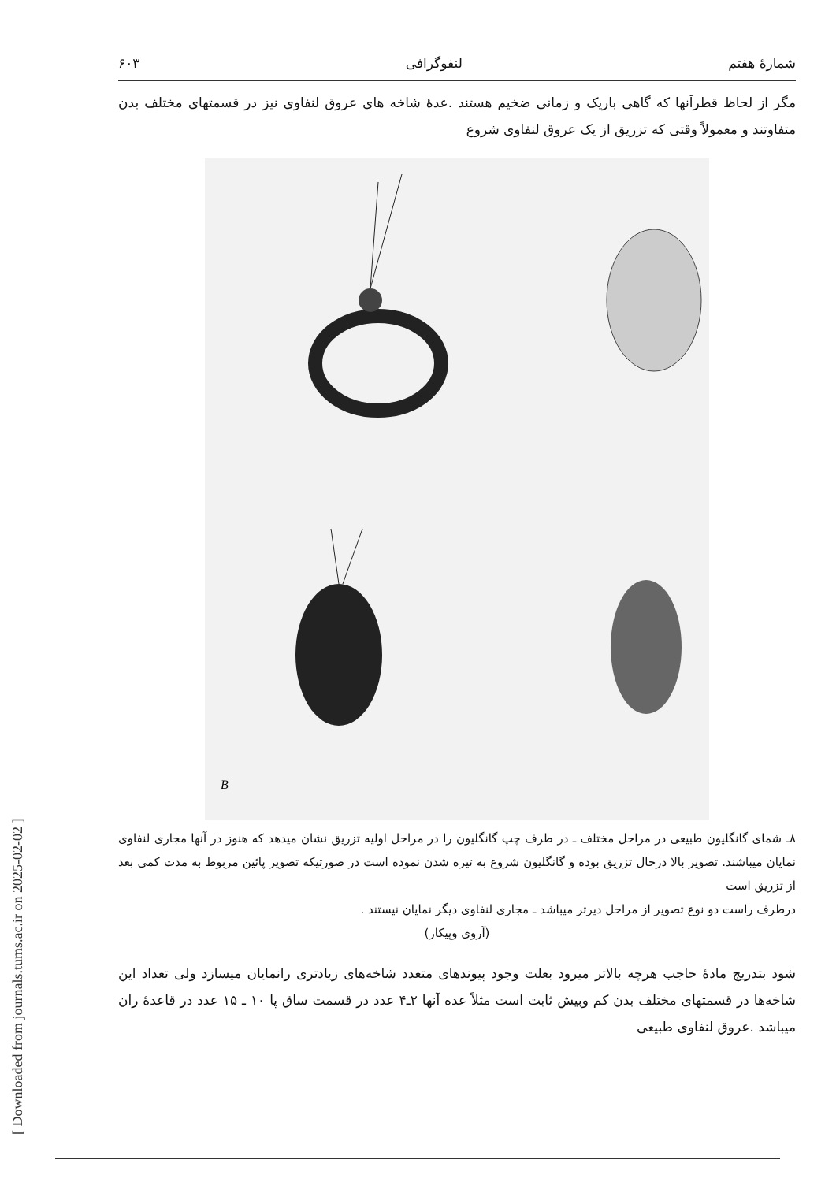[ Downloaded from journals.tums.ac.ir on 2025-02-02 ]
شمارهٔ هفتم لنفوگرافی ۶۰۳
مگر از لحاظ قطرآنها که گاهی باریک و زمانی ضخیم هستند .عدهٔ شاخه های عروق لنفاوی نیز در قسمتهای مختلف بدن متفاوتند و معمولاً وقتی که تزریق از یک عروق لنفاوی شروع
B
۸ـ شمای گانگلیون طبیعی در مراحل مختلف ـ در طرف چپ گانگلیون را در مراحل اولیه تزریق نشان میدهد که هنوز در آنها مجاری لنفاوی نمایان میباشند. تصویر بالا درحال تزریق بوده و گانگلیون شروع به تیره شدن نموده است در صورتیکه تصویر پائین مربوط به مدت کمی بعد از تزریق است
درطرف راست دو نوع تصویر از مراحل دیرتر میباشد ـ مجاری لنفاوی دیگر نمایان نیستند .
(آروی وپیکار)
شود بتدریج مادهٔ حاجب هرچه بالاتر میرود بعلت وجود پیوندهای متعدد شاخه‌های زیادتری رانمایان میسازد ولی تعداد این شاخه‌ها در قسمتهای مختلف بدن کم وبیش ثابت است مثلاً عده آنها ۲ـ۴ عدد در قسمت ساق پا ۱۰ ـ ۱۵ عدد در قاعدهٔ ران میباشد .عروق لنفاوی طبیعی